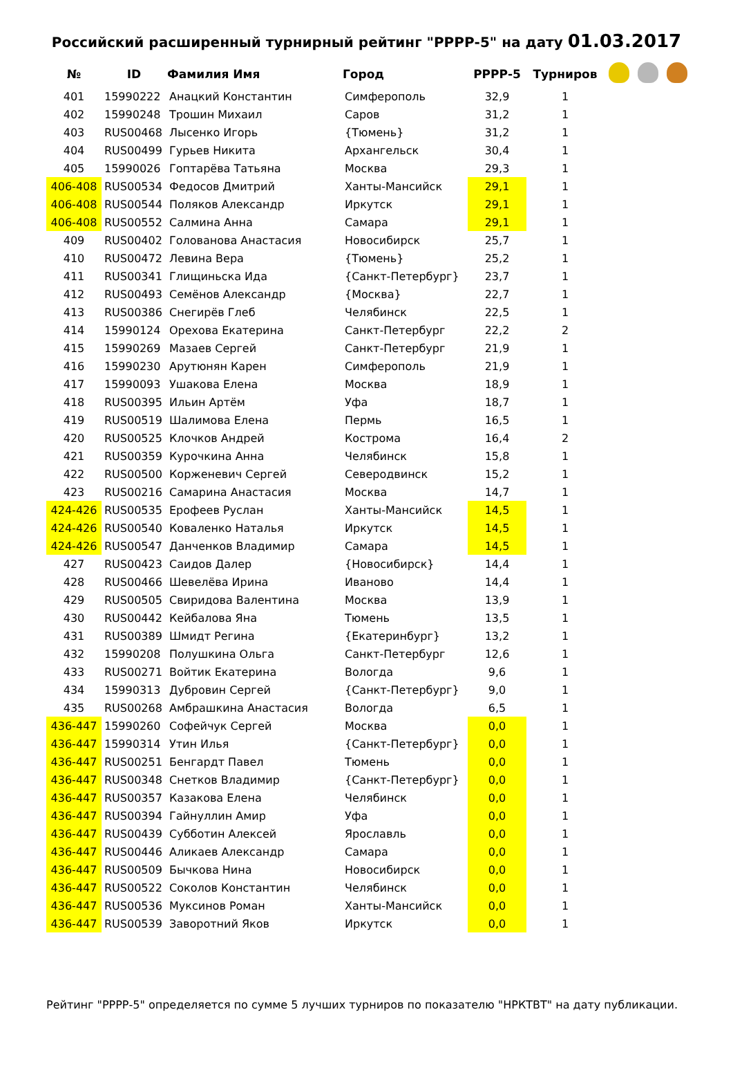Российский расширенный турнирный рейтинг "РРРР-5" на дату 01.03.2017
| № | ID | Фамилия Имя | Город | РРРР-5 | Турниров | |
| --- | --- | --- | --- | --- | --- | --- |
| 401 | 15990222 | Анацкий Константин | Симферополь | 32,9 | 1 | |
| 402 | 15990248 | Трошин Михаил | Саров | 31,2 | 1 | |
| 403 | RUS00468 | Лысенко Игорь | {Тюмень} | 31,2 | 1 | |
| 404 | RUS00499 | Гурьев Никита | Архангельск | 30,4 | 1 | |
| 405 | 15990026 | Гоптарёва Татьяна | Москва | 29,3 | 1 | |
| 406-408 | RUS00534 | Федосов Дмитрий | Ханты-Мансийск | 29,1 | 1 | |
| 406-408 | RUS00544 | Поляков Александр | Иркутск | 29,1 | 1 | |
| 406-408 | RUS00552 | Салмина Анна | Самара | 29,1 | 1 | |
| 409 | RUS00402 | Голованова Анастасия | Новосибирск | 25,7 | 1 | |
| 410 | RUS00472 | Левина Вера | {Тюмень} | 25,2 | 1 | |
| 411 | RUS00341 | Глищиньска Ида | {Санкт-Петербург} | 23,7 | 1 | |
| 412 | RUS00493 | Семёнов Александр | {Москва} | 22,7 | 1 | |
| 413 | RUS00386 | Снегирёв Глеб | Челябинск | 22,5 | 1 | |
| 414 | 15990124 | Орехова Екатерина | Санкт-Петербург | 22,2 | 2 | |
| 415 | 15990269 | Мазаев Сергей | Санкт-Петербург | 21,9 | 1 | |
| 416 | 15990230 | Арутюнян Карен | Симферополь | 21,9 | 1 | |
| 417 | 15990093 | Ушакова Елена | Москва | 18,9 | 1 | |
| 418 | RUS00395 | Ильин Артём | Уфа | 18,7 | 1 | |
| 419 | RUS00519 | Шалимова Елена | Пермь | 16,5 | 1 | |
| 420 | RUS00525 | Клочков Андрей | Кострома | 16,4 | 2 | |
| 421 | RUS00359 | Курочкина Анна | Челябинск | 15,8 | 1 | |
| 422 | RUS00500 | Корженевич Сергей | Северодвинск | 15,2 | 1 | |
| 423 | RUS00216 | Самарина Анастасия | Москва | 14,7 | 1 | |
| 424-426 | RUS00535 | Ерофеев Руслан | Ханты-Мансийск | 14,5 | 1 | |
| 424-426 | RUS00540 | Коваленко Наталья | Иркутск | 14,5 | 1 | |
| 424-426 | RUS00547 | Данченков Владимир | Самара | 14,5 | 1 | |
| 427 | RUS00423 | Саидов Далер | {Новосибирск} | 14,4 | 1 | |
| 428 | RUS00466 | Шевелёва Ирина | Иваново | 14,4 | 1 | |
| 429 | RUS00505 | Свиридова Валентина | Москва | 13,9 | 1 | |
| 430 | RUS00442 | Кейбалова Яна | Тюмень | 13,5 | 1 | |
| 431 | RUS00389 | Шмидт Регина | {Екатеринбург} | 13,2 | 1 | |
| 432 | 15990208 | Полушкина Ольга | Санкт-Петербург | 12,6 | 1 | |
| 433 | RUS00271 | Войтик Екатерина | Вологда | 9,6 | 1 | |
| 434 | 15990313 | Дубровин Сергей | {Санкт-Петербург} | 9,0 | 1 | |
| 435 | RUS00268 | Амбрашкина Анастасия | Вологда | 6,5 | 1 | |
| 436-447 | 15990260 | Софейчук Сергей | Москва | 0,0 | 1 | |
| 436-447 | 15990314 | Утин Илья | {Санкт-Петербург} | 0,0 | 1 | |
| 436-447 | RUS00251 | Бенгардт Павел | Тюмень | 0,0 | 1 | |
| 436-447 | RUS00348 | Снетков Владимир | {Санкт-Петербург} | 0,0 | 1 | |
| 436-447 | RUS00357 | Казакова Елена | Челябинск | 0,0 | 1 | |
| 436-447 | RUS00394 | Гайнуллин Амир | Уфа | 0,0 | 1 | |
| 436-447 | RUS00439 | Субботин Алексей | Ярославль | 0,0 | 1 | |
| 436-447 | RUS00446 | Аликаев Александр | Самара | 0,0 | 1 | |
| 436-447 | RUS00509 | Бычкова Нина | Новосибирск | 0,0 | 1 | |
| 436-447 | RUS00522 | Соколов Константин | Челябинск | 0,0 | 1 | |
| 436-447 | RUS00536 | Муксинов Роман | Ханты-Мансийск | 0,0 | 1 | |
| 436-447 | RUS00539 | Заворотний Яков | Иркутск | 0,0 | 1 | |
Рейтинг "РРРР-5" определяется по сумме 5 лучших турниров по показателю "НРКТВТ" на дату публикации.